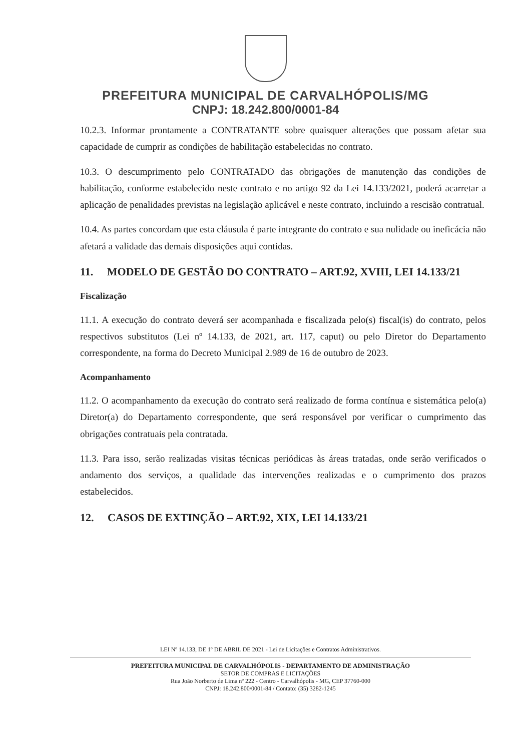PREFEITURA MUNICIPAL DE CARVALHÓPOLIS/MG
CNPJ: 18.242.800/0001-84
10.2.3. Informar prontamente a CONTRATANTE sobre quaisquer alterações que possam afetar sua capacidade de cumprir as condições de habilitação estabelecidas no contrato.
10.3. O descumprimento pelo CONTRATADO das obrigações de manutenção das condições de habilitação, conforme estabelecido neste contrato e no artigo 92 da Lei 14.133/2021, poderá acarretar a aplicação de penalidades previstas na legislação aplicável e neste contrato, incluindo a rescisão contratual.
10.4. As partes concordam que esta cláusula é parte integrante do contrato e sua nulidade ou ineficácia não afetará a validade das demais disposições aqui contidas.
11. MODELO DE GESTÃO DO CONTRATO – ART.92, XVIII, LEI 14.133/21
Fiscalização
11.1. A execução do contrato deverá ser acompanhada e fiscalizada pelo(s) fiscal(is) do contrato, pelos respectivos substitutos (Lei nº 14.133, de 2021, art. 117, caput) ou pelo Diretor do Departamento correspondente, na forma do Decreto Municipal 2.989 de 16 de outubro de 2023.
Acompanhamento
11.2. O acompanhamento da execução do contrato será realizado de forma contínua e sistemática pelo(a) Diretor(a) do Departamento correspondente, que será responsável por verificar o cumprimento das obrigações contratuais pela contratada.
11.3. Para isso, serão realizadas visitas técnicas periódicas às áreas tratadas, onde serão verificados o andamento dos serviços, a qualidade das intervenções realizadas e o cumprimento dos prazos estabelecidos.
12. CASOS DE EXTINÇÃO – ART.92, XIX, LEI 14.133/21
LEI Nº 14.133, DE 1º DE ABRIL DE 2021 - Lei de Licitações e Contratos Administrativos.
PREFEITURA MUNICIPAL DE CARVALHÓPOLIS - DEPARTAMENTO DE ADMINISTRAÇÃO
SETOR DE COMPRAS E LICITAÇÕES
Rua João Norberto de Lima nº 222 - Centro - Carvalhópolis - MG, CEP 37760-000
CNPJ: 18.242.800/0001-84 / Contato: (35) 3282-1245